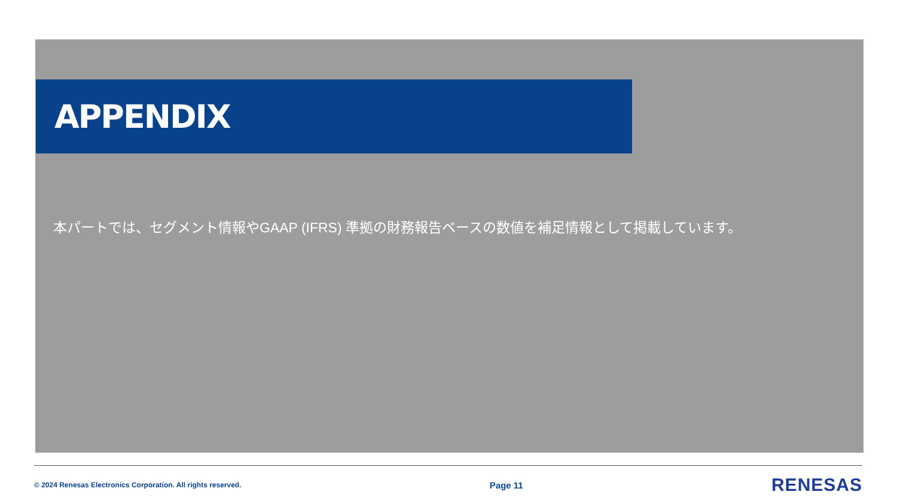APPENDIX
本パートでは、セグメント情報やGAAP (IFRS) 準拠の財務報告ベースの数値を補足情報として掲載しています。
© 2024 Renesas Electronics Corporation. All rights reserved. Page 11 RENESAS